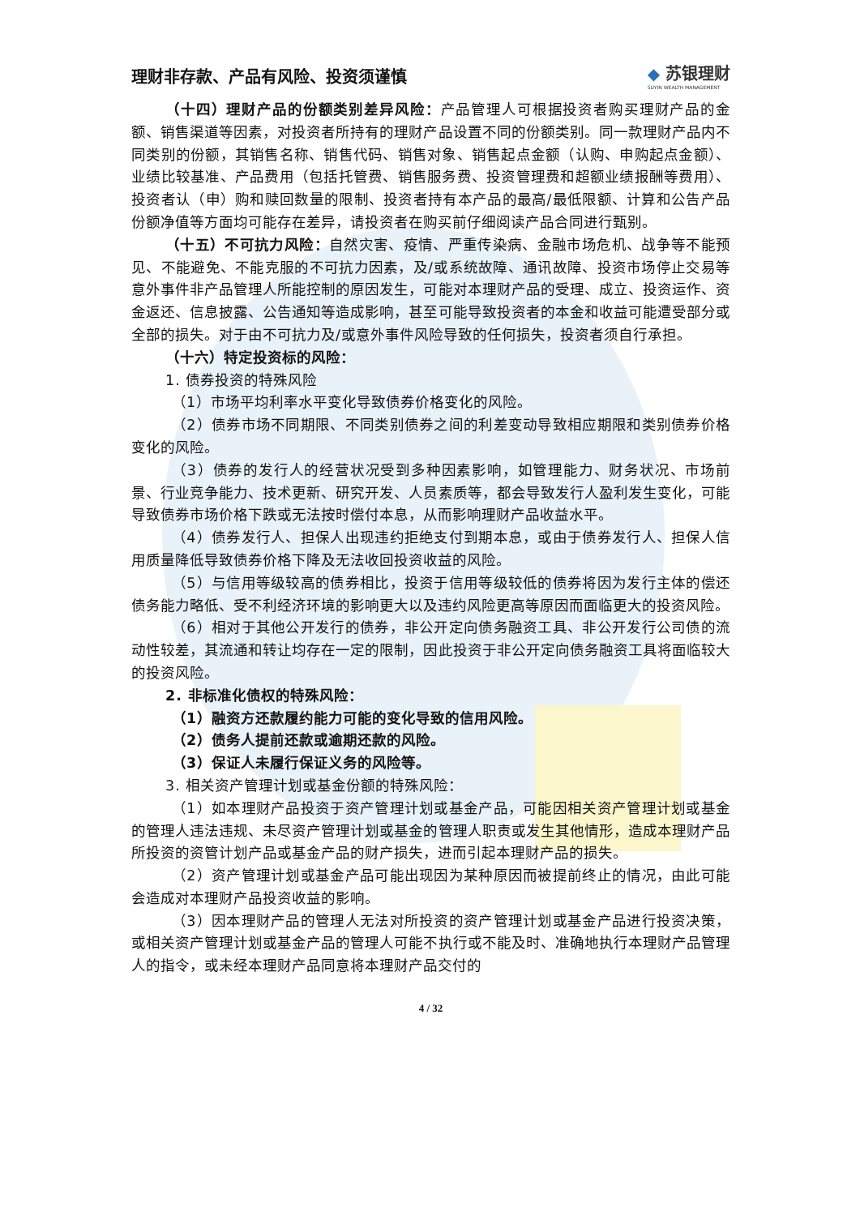理财非存款、产品有风险、投资须谨慎
◆ 苏银理财
SUYIN WEALTH MANAGEMENT
（十四）理财产品的份额类别差异风险：产品管理人可根据投资者购买理财产品的金额、销售渠道等因素，对投资者所持有的理财产品设置不同的份额类别。同一款理财产品内不同类别的份额，其销售名称、销售代码、销售对象、销售起点金额（认购、申购起点金额）、业绩比较基准、产品费用（包括托管费、销售服务费、投资管理费和超额业绩报酬等费用）、投资者认（申）购和赎回数量的限制、投资者持有本产品的最高/最低限额、计算和公告产品份额净值等方面均可能存在差异，请投资者在购买前仔细阅读产品合同进行甄别。
（十五）不可抗力风险：自然灾害、疫情、严重传染病、金融市场危机、战争等不能预见、不能避免、不能克服的不可抗力因素，及/或系统故障、通讯故障、投资市场停止交易等意外事件非产品管理人所能控制的原因发生，可能对本理财产品的受理、成立、投资运作、资金返还、信息披露、公告通知等造成影响，甚至可能导致投资者的本金和收益可能遭受部分或全部的损失。对于由不可抗力及/或意外事件风险导致的任何损失，投资者须自行承担。
（十六）特定投资标的风险：
1. 债券投资的特殊风险
（1）市场平均利率水平变化导致债券价格变化的风险。
（2）债券市场不同期限、不同类别债券之间的利差变动导致相应期限和类别债券价格变化的风险。
（3）债券的发行人的经营状况受到多种因素影响，如管理能力、财务状况、市场前景、行业竞争能力、技术更新、研究开发、人员素质等，都会导致发行人盈利发生变化，可能导致债券市场价格下跌或无法按时偿付本息，从而影响理财产品收益水平。
（4）债券发行人、担保人出现违约拒绝支付到期本息，或由于债券发行人、担保人信用质量降低导致债券价格下降及无法收回投资收益的风险。
（5）与信用等级较高的债券相比，投资于信用等级较低的债券将因为发行主体的偿还债务能力略低、受不利经济环境的影响更大以及违约风险更高等原因而面临更大的投资风险。
（6）相对于其他公开发行的债券，非公开定向债务融资工具、非公开发行公司债的流动性较差，其流通和转让均存在一定的限制，因此投资于非公开定向债务融资工具将面临较大的投资风险。
2. 非标准化债权的特殊风险：
（1）融资方还款履约能力可能的变化导致的信用风险。
（2）债务人提前还款或逾期还款的风险。
（3）保证人未履行保证义务的风险等。
3. 相关资产管理计划或基金份额的特殊风险：
（1）如本理财产品投资于资产管理计划或基金产品，可能因相关资产管理计划或基金的管理人违法违规、未尽资产管理计划或基金的管理人职责或发生其他情形，造成本理财产品所投资的资管计划产品或基金产品的财产损失，进而引起本理财产品的损失。
（2）资产管理计划或基金产品可能出现因为某种原因而被提前终止的情况，由此可能会造成对本理财产品投资收益的影响。
（3）因本理财产品的管理人无法对所投资的资产管理计划或基金产品进行投资决策，或相关资产管理计划或基金产品的管理人可能不执行或不能及时、准确地执行本理财产品管理人的指令，或未经本理财产品同意将本理财产品交付的
4 / 32